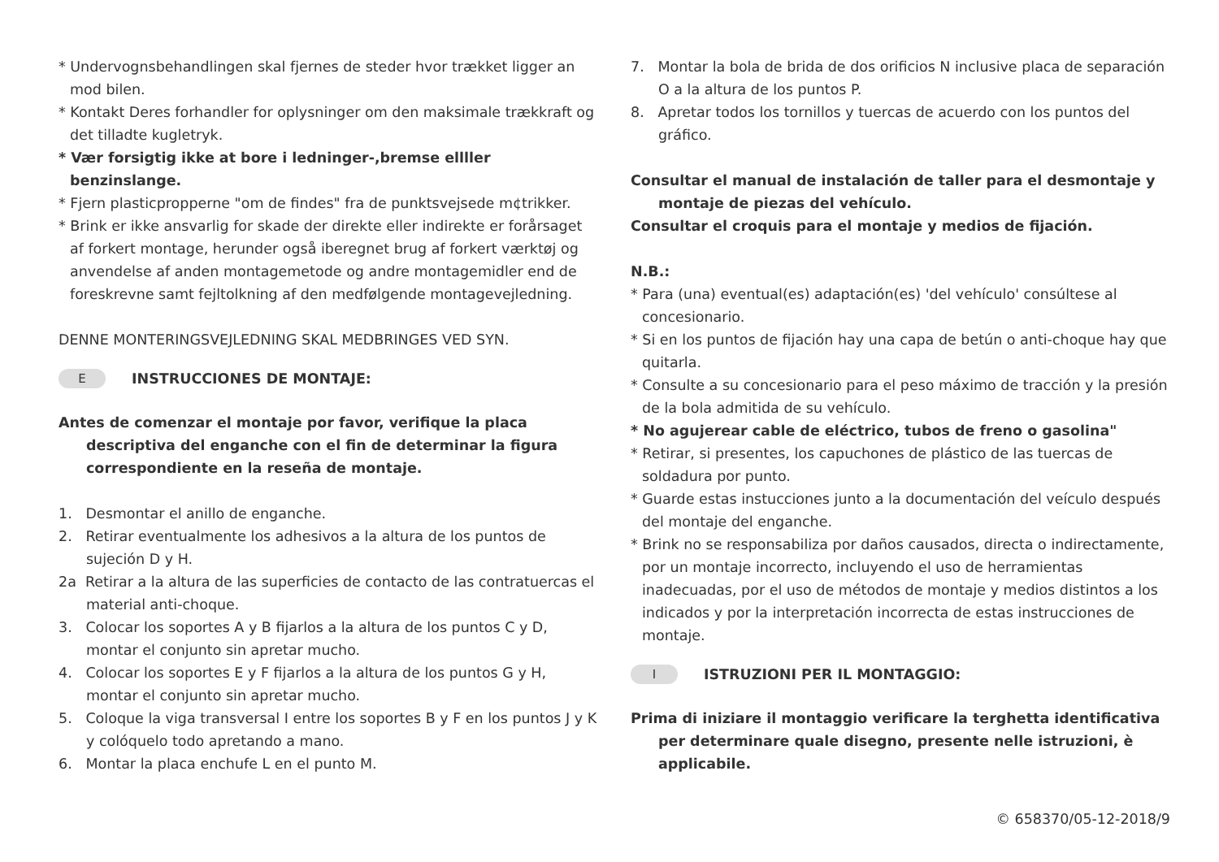* Undervognsbehandlingen skal fjernes de steder hvor trækket ligger an mod bilen.
* Kontakt Deres forhandler for oplysninger om den maksimale trækkraft og det tilladte kugletryk.
* Vær forsigtig ikke at bore i ledninger-,bremse ellller benzinslange.
* Fjern plasticpropperne "om de findes" fra de punktsvejsede m¢trikker.
* Brink er ikke ansvarlig for skade der direkte eller indirekte er forårsaget af forkert montage, herunder også iberegnet brug af forkert værktøj og anvendelse af anden montagemetode og andre montagemidler end de foreskrevne samt fejltolkning af den medfølgende montagevejledning.
DENNE MONTERINGSVEJLEDNING SKAL MEDBRINGES VED SYN.
E INSTRUCCIONES DE MONTAJE:
Antes de comenzar el montaje por favor, verifique la placa descriptiva del enganche con el fin de determinar la figura correspondiente en la reseña de montaje.
1. Desmontar el anillo de enganche.
2. Retirar eventualmente los adhesivos a la altura de los puntos de sujeción D y H.
2a Retirar a la altura de las superficies de contacto de las contratuercas el material anti-choque.
3. Colocar los soportes A y B fijarlos a la altura de los puntos C y D, montar el conjunto sin apretar mucho.
4. Colocar los soportes E y F fijarlos a la altura de los puntos G y H, montar el conjunto sin apretar mucho.
5. Coloque la viga transversal I entre los soportes B y F en los puntos J y K y colóquelo todo apretando a mano.
6. Montar la placa enchufe L en el punto M.
7. Montar la bola de brida de dos orificios N inclusive placa de separación O a la altura de los puntos P.
8. Apretar todos los tornillos y tuercas de acuerdo con los puntos del gráfico.
Consultar el manual de instalación de taller para el desmontaje y montaje de piezas del vehículo.
Consultar el croquis para el montaje y medios de fijación.
N.B.:
* Para (una) eventual(es) adaptación(es) 'del vehículo' consúltese al concesionario.
* Si en los puntos de fijación hay una capa de betún o anti-choque hay que quitarla.
* Consulte a su concesionario para el peso máximo de tracción y la presión de la bola admitida de su vehículo.
* No agujerear cable de eléctrico, tubos de freno o gasolina"
* Retirar, si presentes, los capuchones de plástico de las tuercas de soldadura por punto.
* Guarde estas instucciones junto a la documentación del veículo después del montaje del enganche.
* Brink no se responsabiliza por daños causados, directa o indirectamente, por un montaje incorrecto, incluyendo el uso de herramientas inadecuadas, por el uso de métodos de montaje y medios distintos a los indicados y por la interpretación incorrecta de estas instrucciones de montaje.
I ISTRUZIONI PER IL MONTAGGIO:
Prima di iniziare il montaggio verificare la terghetta identificativa per determinare quale disegno, presente nelle istruzioni, è applicabile.
© 658370/05-12-2018/9